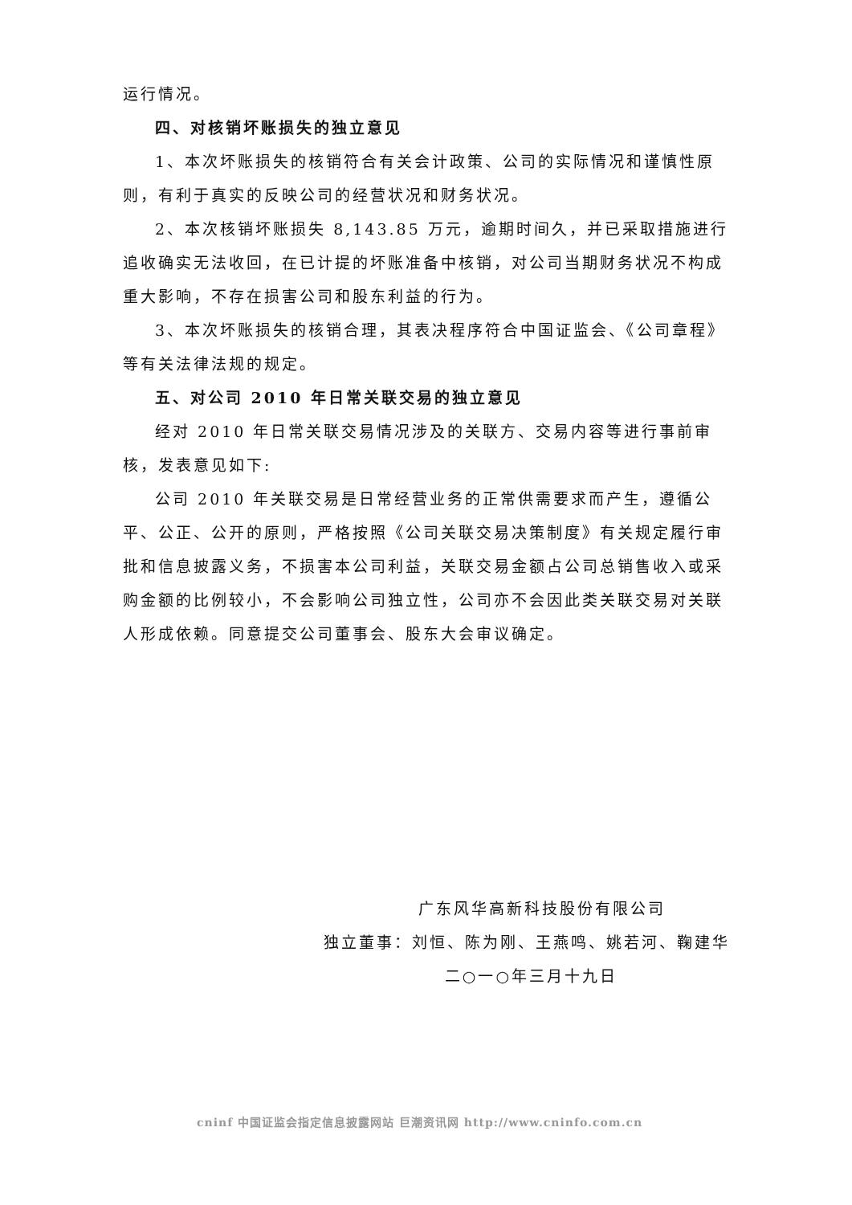运行情况。
四、对核销坏账损失的独立意见
1、本次坏账损失的核销符合有关会计政策、公司的实际情况和谨慎性原则，有利于真实的反映公司的经营状况和财务状况。
2、本次核销坏账损失 8,143.85 万元，逾期时间久，并已采取措施进行追收确实无法收回，在已计提的坏账准备中核销，对公司当期财务状况不构成重大影响，不存在损害公司和股东利益的行为。
3、本次坏账损失的核销合理，其表决程序符合中国证监会、《公司章程》等有关法律法规的规定。
五、对公司 2010 年日常关联交易的独立意见
经对 2010 年日常关联交易情况涉及的关联方、交易内容等进行事前审核，发表意见如下:
公司 2010 年关联交易是日常经营业务的正常供需要求而产生，遵循公平、公正、公开的原则，严格按照《公司关联交易决策制度》有关规定履行审批和信息披露义务，不损害本公司利益，关联交易金额占公司总销售收入或采购金额的比例较小，不会影响公司独立性，公司亦不会因此类关联交易对关联人形成依赖。同意提交公司董事会、股东大会审议确定。
广东风华高新科技股份有限公司
独立董事：刘恒、陈为刚、王燕鸣、姚若河、鞠建华
二○一○年三月十九日
cninf 中国证监会指定信息披露网站 巨潮资讯网 http://www.cninfo.com.cn